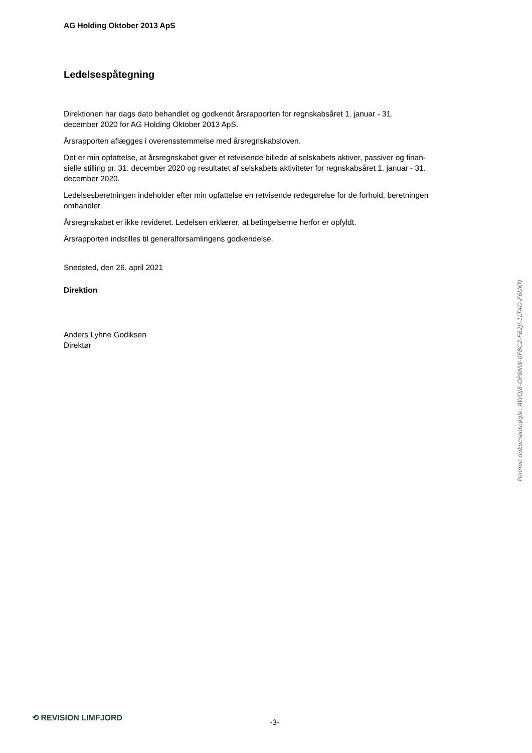AG Holding Oktober 2013 ApS
Ledelsespåtegning
Direktionen har dags dato behandlet og godkendt årsrapporten for regnskabsåret 1. januar - 31.
december 2020 for AG Holding Oktober 2013 ApS.
Årsrapporten aflægges i overensstemmelse med årsregnskabsloven.
Det er min opfattelse, at årsregnskabet giver et retvisende billede af selskabets aktiver, passiver og finan-
sielle stilling pr. 31. december 2020 og resultatet af selskabets aktiviteter for regnskabsåret 1. januar - 31.
december 2020.
Ledelsesberetningen indeholder efter min opfattelse en retvisende redegørelse for de forhold, beretningen
omhandler.
Årsregnskabet er ikke revideret. Ledelsen erklærer, at betingelserne herfor er opfyldt.
Årsrapporten indstilles til generalforsamlingens godkendelse.
Snedsted, den 26. april 2021
Direktion
Anders Lyhne Godiksen
Direktør
Penneo dokumentnøgle: AWQJ8-OP8NW-0FBC2-F62JI-1LT4O-F6UKN
⟲ REVISION LIMFJORD
-3-